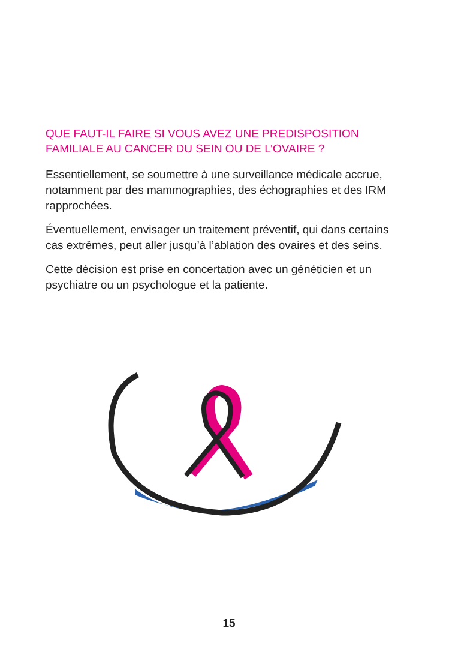QUE FAUT-IL FAIRE SI VOUS AVEZ UNE PREDISPOSITION FAMILIALE AU CANCER DU SEIN OU DE L’OVAIRE ?
Essentiellement, se soumettre à une surveillance médicale accrue, notamment par des mammographies, des échographies et des IRM rapprochées.
Éventuellement, envisager un traitement préventif, qui dans certains cas extrêmes, peut aller jusqu’à l’ablation des ovaires et des seins.
Cette décision est prise en concertation avec un généticien et un psychiatre ou un psychologue et la patiente.
15